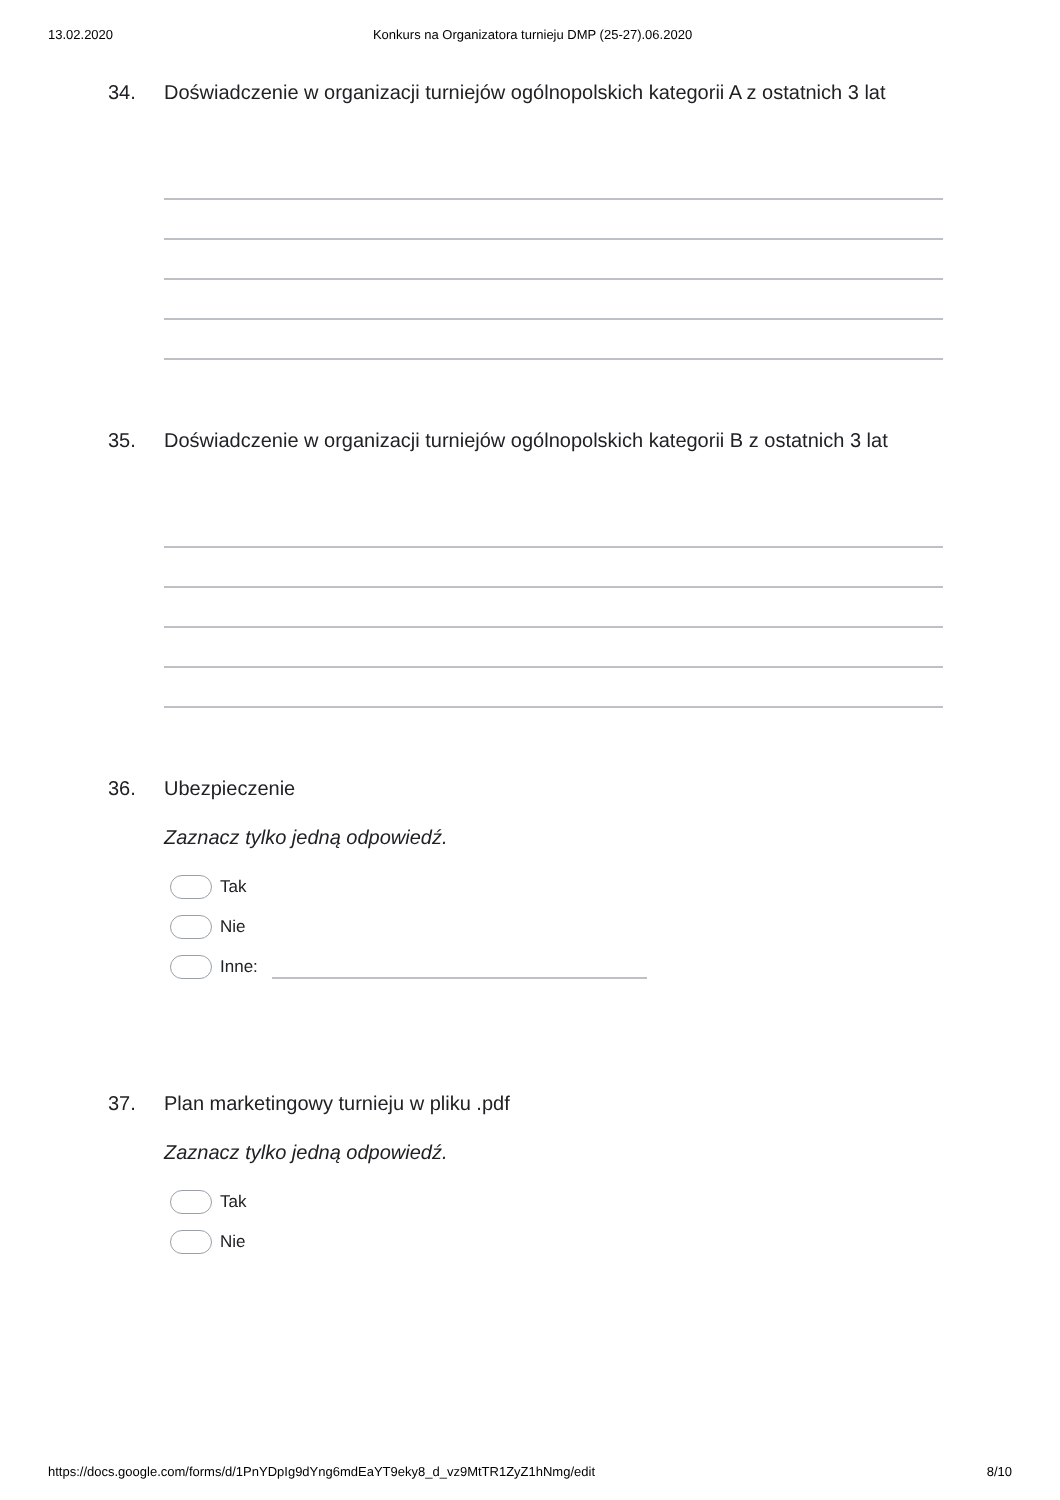13.02.2020 Konkurs na Organizatora turnieju DMP (25-27).06.2020
34. Doświadczenie w organizacji turniejów ogólnopolskich kategorii A z ostatnich 3 lat
35. Doświadczenie w organizacji turniejów ogólnopolskich kategorii B z ostatnich 3 lat
36. Ubezpieczenie
Zaznacz tylko jedną odpowiedź.
Tak
Nie
Inne:
37. Plan marketingowy turnieju w pliku .pdf
Zaznacz tylko jedną odpowiedź.
Tak
Nie
https://docs.google.com/forms/d/1PnYDpIg9dYng6mdEaYT9eky8_d_vz9MtTR1ZyZ1hNmg/edit 8/10